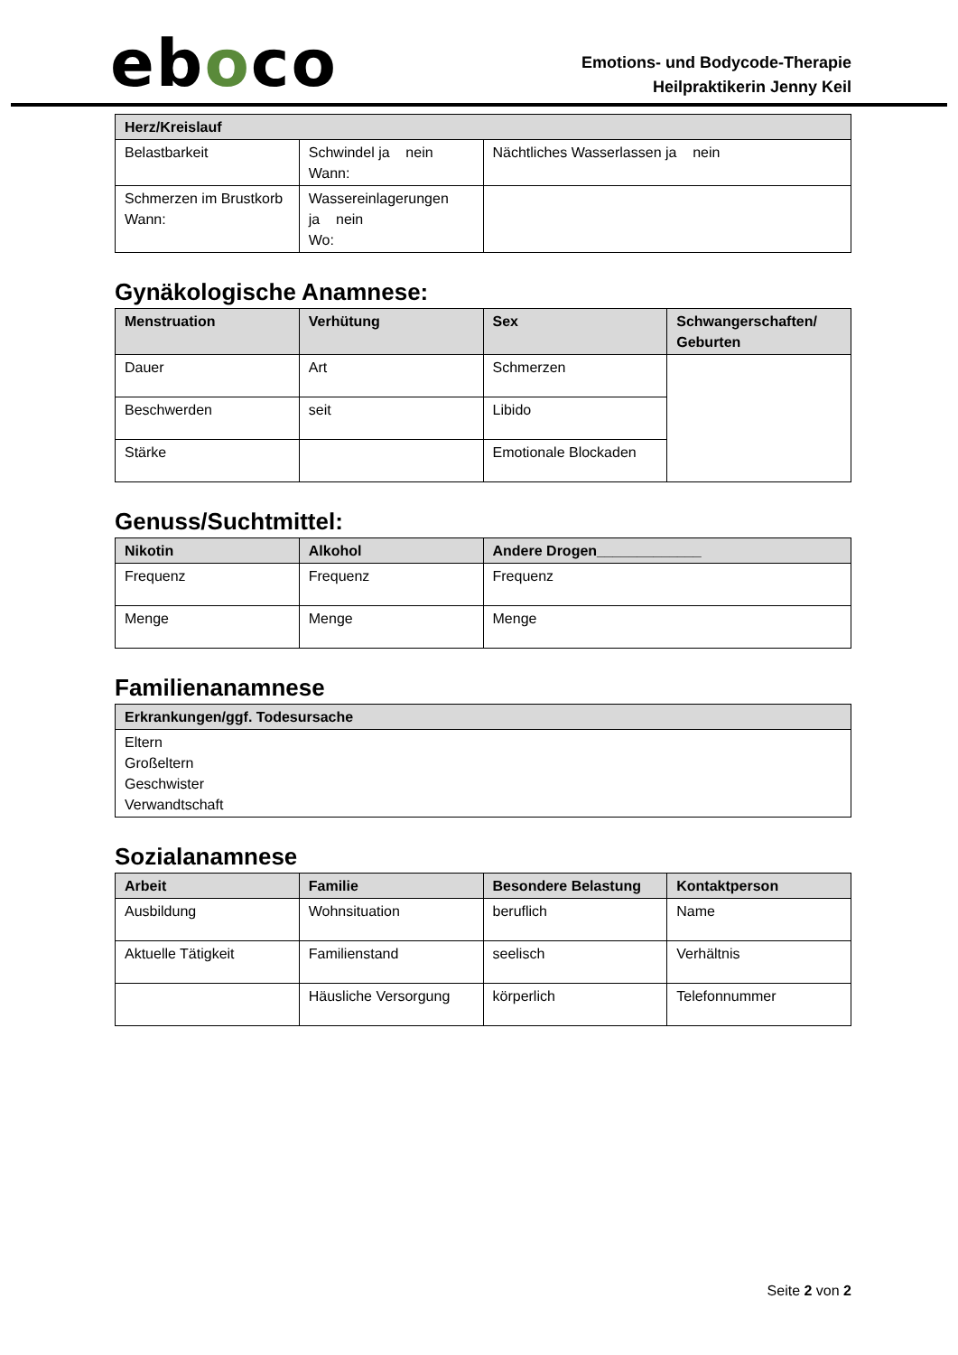eboco
Emotions- und Bodycode-Therapie
Heilpraktikerin Jenny Keil
| Herz/Kreislauf | | |
| --- | --- | --- |
| Belastbarkeit | Schwindel ja nein Wann: | Nächtliches Wasserlassen ja nein |
| Schmerzen im Brustkorb Wann: | Wassereinlagerungen ja nein Wo: | |
Gynäkologische Anamnese:
| Menstruation | Verhütung | Sex | Schwangerschaften/ Geburten |
| --- | --- | --- | --- |
| Dauer | Art | Schmerzen | |
| Beschwerden | seit | Libido | |
| Stärke | | Emotionale Blockaden | |
Genuss/Suchtmittel:
| Nikotin | Alkohol | Andere Drogen_____________ |
| --- | --- | --- |
| Frequenz | Frequenz | Frequenz |
| Menge | Menge | Menge |
Familienanamnese
| Erkrankungen/ggf. Todesursache |
| --- |
| Eltern Großeltern Geschwister Verwandtschaft |
Sozialanamnese
| Arbeit | Familie | Besondere Belastung | Kontaktperson |
| --- | --- | --- | --- |
| Ausbildung | Wohnsituation | beruflich | Name |
| Aktuelle Tätigkeit | Familienstand | seelisch | Verhältnis |
| | Häusliche Versorgung | körperlich | Telefonnummer |
Seite 2 von 2